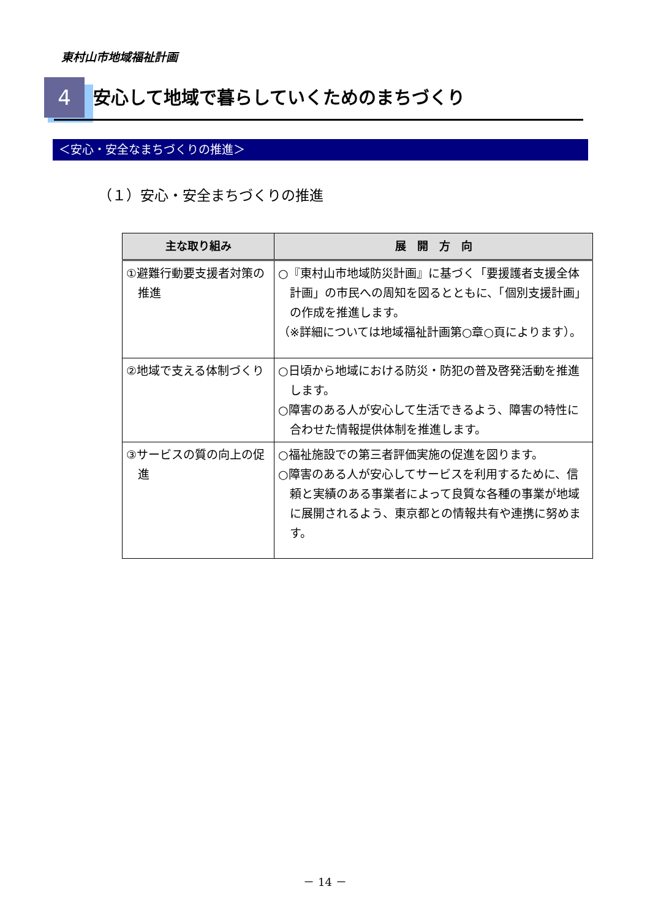東村山市地域福祉計画
4
安心して地域で暮らしていくためのまちづくり
＜安心・安全なまちづくりの推進＞
（１）安心・安全まちづくりの推進
| 主な取り組み | 展 開 方 向 |
| --- | --- |
| ①避難行動要支援者対策の推進 | ○『東村山市地域防災計画』に基づく「要援護者支援全体計画」の市民への周知を図るとともに、「個別支援計画」の作成を推進します。 （※詳細については地域福祉計画第○章○頁によります）。 |
| ②地域で支える体制づくり | ○日頃から地域における防災・防犯の普及啓発活動を推進します。 ○障害のある人が安心して生活できるよう、障害の特性に合わせた情報提供体制を推進します。 |
| ③サービスの質の向上の促進 | ○福祉施設での第三者評価実施の促進を図ります。 ○障害のある人が安心してサービスを利用するために、信頼と実績のある事業者によって良質な各種の事業が地域に展開されるよう、東京都との情報共有や連携に努めます。 |
－ 14 －